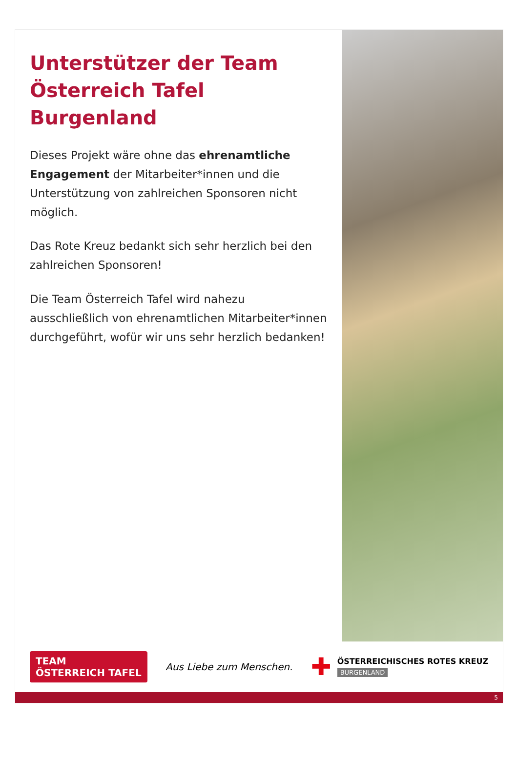Unterstützer der Team Österreich Tafel Burgenland
Dieses Projekt wäre ohne das ehrenamtliche Engagement der Mitarbeiter*innen und die Unterstützung von zahlreichen Sponsoren nicht möglich.
Das Rote Kreuz bedankt sich sehr herzlich bei den zahlreichen Sponsoren!
Die Team Österreich Tafel wird nahezu ausschließlich von ehrenamtlichen Mitarbeiter*innen durchgeführt, wofür wir uns sehr herzlich bedanken!
TEAM
ÖSTERREICH TAFEL
Aus Liebe zum Menschen.
✚
ÖSTERREICHISCHES ROTES KREUZ
BURGENLAND
5